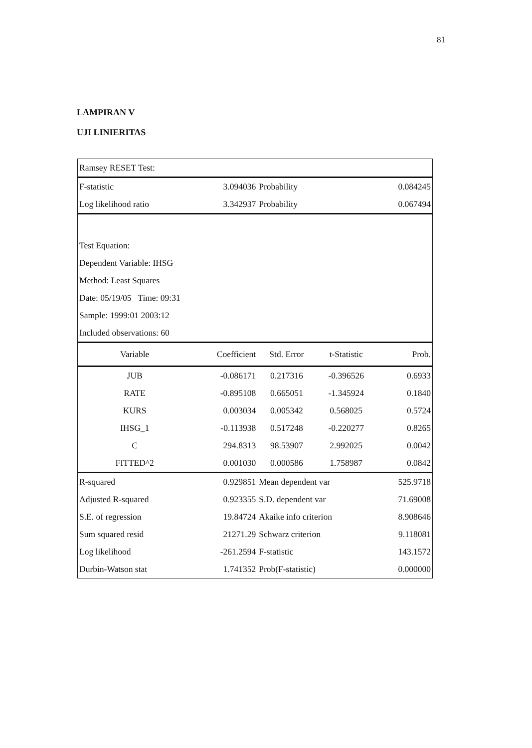81
LAMPIRAN V
UJI LINIERITAS
| Ramsey RESET Test: | | | | |
| F-statistic | 3.094036 | Probability | | 0.084245 |
| Log likelihood ratio | 3.342937 | Probability | | 0.067494 |
| Test Equation: | | | | |
| Dependent Variable: IHSG | | | | |
| Method: Least Squares | | | | |
| Date: 05/19/05 Time: 09:31 | | | | |
| Sample: 1999:01 2003:12 | | | | |
| Included observations: 60 | | | | |
| Variable | Coefficient | Std. Error | t-Statistic | Prob. |
| JUB | -0.086171 | 0.217316 | -0.396526 | 0.6933 |
| RATE | -0.895108 | 0.665051 | -1.345924 | 0.1840 |
| KURS | 0.003034 | 0.005342 | 0.568025 | 0.5724 |
| IHSG_1 | -0.113938 | 0.517248 | -0.220277 | 0.8265 |
| C | 294.8313 | 98.53907 | 2.992025 | 0.0042 |
| FITTED^2 | 0.001030 | 0.000586 | 1.758987 | 0.0842 |
| R-squared | 0.929851 | Mean dependent var | | 525.9718 |
| Adjusted R-squared | 0.923355 | S.D. dependent var | | 71.69008 |
| S.E. of regression | 19.84724 | Akaike info criterion | | 8.908646 |
| Sum squared resid | 21271.29 | Schwarz criterion | | 9.118081 |
| Log likelihood | -261.2594 | F-statistic | | 143.1572 |
| Durbin-Watson stat | 1.741352 | Prob(F-statistic) | | 0.000000 |